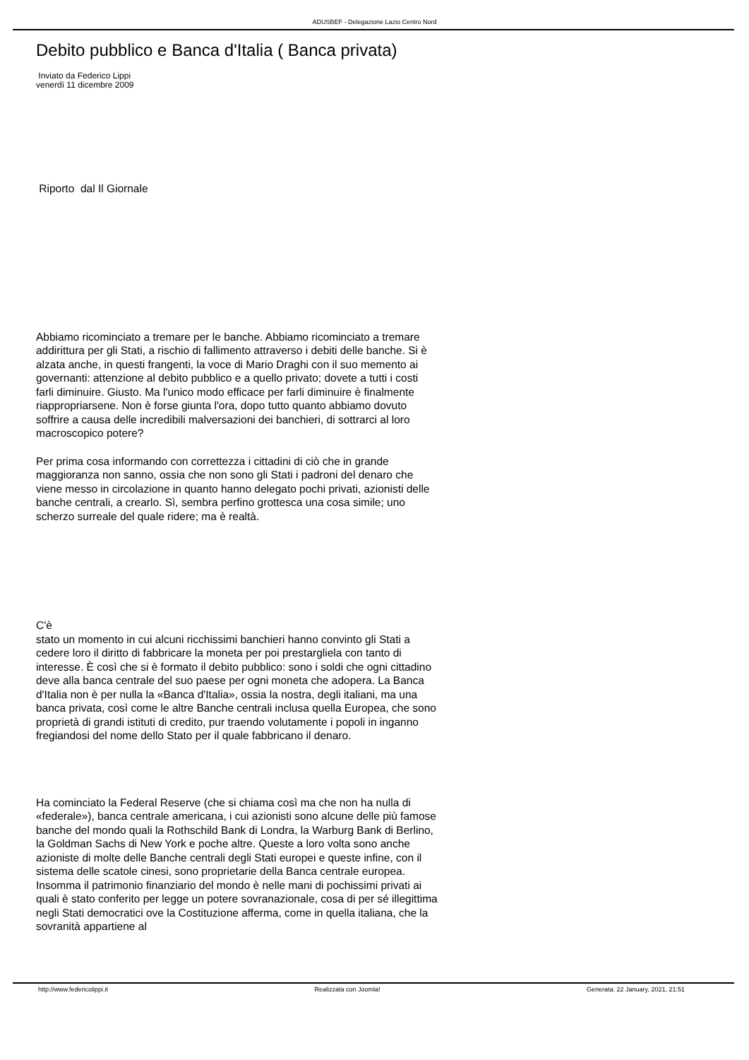ADUSBEF - Delegazione Lazio Centro Nord
Debito pubblico e Banca d'Italia ( Banca privata)
Inviato da Federico Lippi
venerdì 11 dicembre 2009
Riporto dal Il Giornale
Abbiamo ricominciato a tremare per le banche. Abbiamo ricominciato a tremare addirittura per gli Stati, a rischio di fallimento attraverso i debiti delle banche. Si è alzata anche, in questi frangenti, la voce di Mario Draghi con il suo memento ai governanti: attenzione al debito pubblico e a quello privato; dovete a tutti i costi farli diminuire. Giusto. Ma l'unico modo efficace per farli diminuire è finalmente riappropriarsene. Non è forse giunta l'ora, dopo tutto quanto abbiamo dovuto soffrire a causa delle incredibili malversazioni dei banchieri, di sottrarci al loro macroscopico potere?
Per prima cosa informando con correttezza i cittadini di ciò che in grande maggioranza non sanno, ossia che non sono gli Stati i padroni del denaro che viene messo in circolazione in quanto hanno delegato pochi privati, azionisti delle banche centrali, a crearlo. Sì, sembra perfino grottesca una cosa simile; uno scherzo surreale del quale ridere; ma è realtà.
C'è
stato un momento in cui alcuni ricchissimi banchieri hanno convinto gli Stati a cedere loro il diritto di fabbricare la moneta per poi prestargliela con tanto di interesse. È così che si è formato il debito pubblico: sono i soldi che ogni cittadino deve alla banca centrale del suo paese per ogni moneta che adopera. La Banca d'Italia non è per nulla la «Banca d'Italia», ossia la nostra, degli italiani, ma una banca privata, così come le altre Banche centrali inclusa quella Europea, che sono proprietà di grandi istituti di credito, pur traendo volutamente i popoli in inganno fregiandosi del nome dello Stato per il quale fabbricano il denaro.
Ha cominciato la Federal Reserve (che si chiama così ma che non ha nulla di «federale»), banca centrale americana, i cui azionisti sono alcune delle più famose banche del mondo quali la Rothschild Bank di Londra, la Warburg Bank di Berlino, la Goldman Sachs di New York e poche altre. Queste a loro volta sono anche azioniste di molte delle Banche centrali degli Stati europei e queste infine, con il sistema delle scatole cinesi, sono proprietarie della Banca centrale europea. Insomma il patrimonio finanziario del mondo è nelle mani di pochissimi privati ai quali è stato conferito per legge un potere sovranazionale, cosa di per sé illegittima negli Stati democratici ove la Costituzione afferma, come in quella italiana, che la sovranità appartiene al
http://www.federicolippi.it Realizzata con Joomla! Generata: 22 January, 2021, 21:51